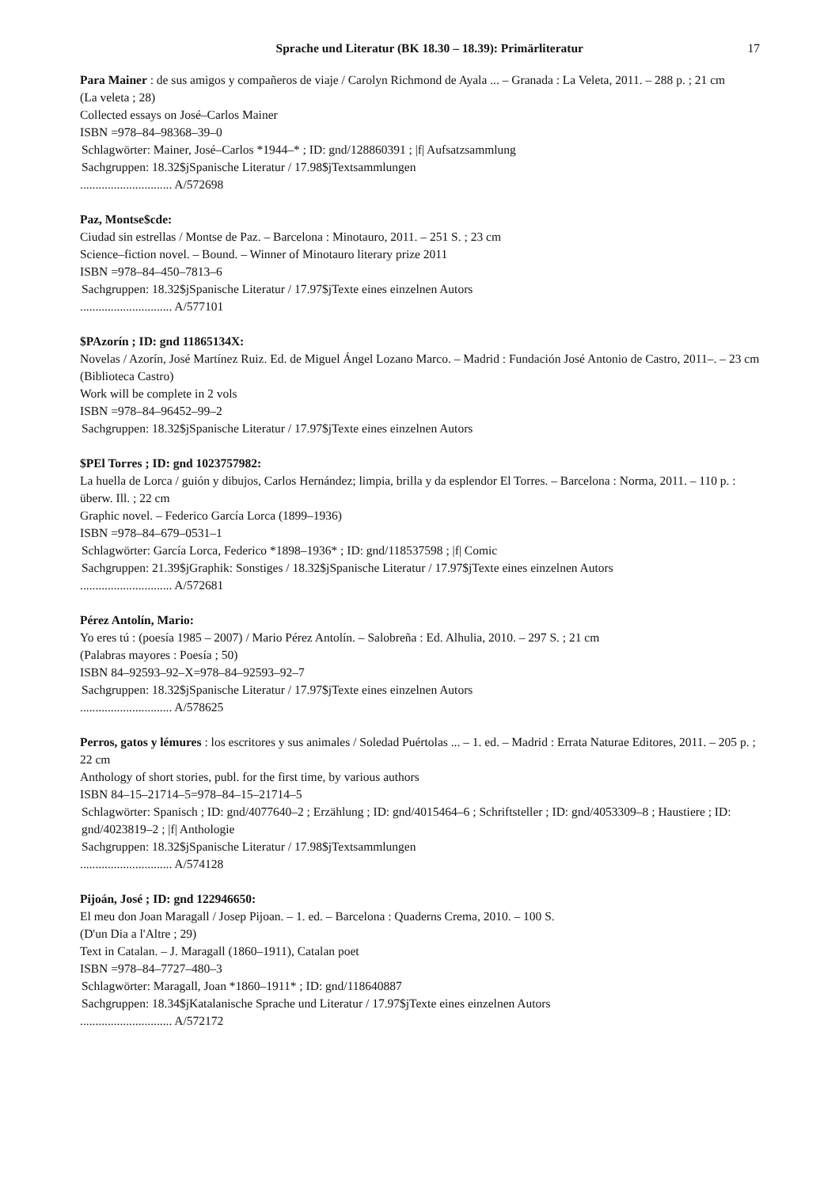Sprache und Literatur (BK 18.30 – 18.39): Primärliteratur
17
Para Mainer : de sus amigos y compañeros de viaje / Carolyn Richmond de Ayala ... – Granada : La Veleta, 2011. – 288 p. ; 21 cm
(La veleta ; 28)
Collected essays on José–Carlos Mainer
ISBN =978–84–98368–39–0
Schlagwörter: Mainer, José–Carlos *1944–* ; ID: gnd/128860391 ; |f| Aufsatzsammlung
Sachgruppen: 18.32$jSpanische Literatur / 17.98$jTextsammlungen
.............................. A/572698
Paz, Montse$cde:
Ciudad sin estrellas / Montse de Paz. – Barcelona : Minotauro, 2011. – 251 S. ; 23 cm
Science–fiction novel. – Bound. – Winner of Minotauro literary prize 2011
ISBN =978–84–450–7813–6
Sachgruppen: 18.32$jSpanische Literatur / 17.97$jTexte eines einzelnen Autors
.............................. A/577101
$PAzorín ; ID: gnd 11865134X:
Novelas / Azorín, José Martínez Ruiz. Ed. de Miguel Ángel Lozano Marco. – Madrid : Fundación José Antonio de Castro, 2011–. – 23 cm
(Biblioteca Castro)
Work will be complete in 2 vols
ISBN =978–84–96452–99–2
Sachgruppen: 18.32$jSpanische Literatur / 17.97$jTexte eines einzelnen Autors
$PEl Torres ; ID: gnd 1023757982:
La huella de Lorca / guión y dibujos, Carlos Hernández; limpia, brilla y da esplendor El Torres. – Barcelona : Norma, 2011. – 110 p. : überw. Ill. ; 22 cm
Graphic novel. – Federico García Lorca (1899–1936)
ISBN =978–84–679–0531–1
Schlagwörter: García Lorca, Federico *1898–1936* ; ID: gnd/118537598 ; |f| Comic
Sachgruppen: 21.39$jGraphik: Sonstiges / 18.32$jSpanische Literatur / 17.97$jTexte eines einzelnen Autors
.............................. A/572681
Pérez Antolín, Mario:
Yo eres tú : (poesía 1985 – 2007) / Mario Pérez Antolín. – Salobreña : Ed. Alhulia, 2010. – 297 S. ; 21 cm
(Palabras mayores : Poesía ; 50)
ISBN 84–92593–92–X=978–84–92593–92–7
Sachgruppen: 18.32$jSpanische Literatur / 17.97$jTexte eines einzelnen Autors
.............................. A/578625
Perros, gatos y lémures : los escritores y sus animales / Soledad Puértolas ... – 1. ed. – Madrid : Errata Naturae Editores, 2011. – 205 p. ; 22 cm
Anthology of short stories, publ. for the first time, by various authors
ISBN 84–15–21714–5=978–84–15–21714–5
Schlagwörter: Spanisch ; ID: gnd/4077640–2 ; Erzählung ; ID: gnd/4015464–6 ; Schriftsteller ; ID: gnd/4053309–8 ; Haustiere ; ID: gnd/4023819–2 ; |f| Anthologie
Sachgruppen: 18.32$jSpanische Literatur / 17.98$jTextsammlungen
.............................. A/574128
Pijoán, José ; ID: gnd 122946650:
El meu don Joan Maragall / Josep Pijoan. – 1. ed. – Barcelona : Quaderns Crema, 2010. – 100 S.
(D'un Dia a l'Altre ; 29)
Text in Catalan. – J. Maragall (1860–1911), Catalan poet
ISBN =978–84–7727–480–3
Schlagwörter: Maragall, Joan *1860–1911* ; ID: gnd/118640887
Sachgruppen: 18.34$jKatalanische Sprache und Literatur / 17.97$jTexte eines einzelnen Autors
.............................. A/572172